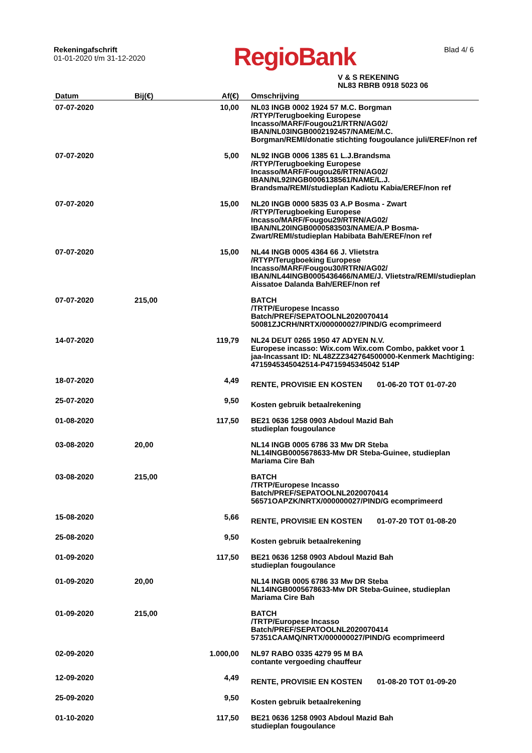Rekeningafschrift
01-01-2020 t/m 31-12-2020
RegioBank
Blad 4/ 6
V & S REKENING
NL83 RBRB 0918 5023 06
| Datum | Bij(€) | Af(€) | Omschrijving |
| --- | --- | --- | --- |
| 07-07-2020 | | 10,00 | NL03 INGB 0002 1924 57 M.C. Borgman /RTYP/Terugboeking Europese Incasso/MARF/Fougou21/RTRN/AG02/ IBAN/NL03INGB0002192457/NAME/M.C. Borgman/REMI/donatie stichting fougoulance juli/EREF/non ref |
| 07-07-2020 | | 5,00 | NL92 INGB 0006 1385 61 L.J.Brandsma /RTYP/Terugboeking Europese Incasso/MARF/Fougou26/RTRN/AG02/ IBAN/NL92INGB0006138561/NAME/L.J. Brandsma/REMI/studieplan Kadiotu Kabia/EREF/non ref |
| 07-07-2020 | | 15,00 | NL20 INGB 0000 5835 03 A.P Bosma - Zwart /RTYP/Terugboeking Europese Incasso/MARF/Fougou29/RTRN/AG02/ IBAN/NL20INGB0000583503/NAME/A.P Bosma-Zwart/REMI/studieplan Habibata Bah/EREF/non ref |
| 07-07-2020 | | 15,00 | NL44 INGB 0005 4364 66 J. Vlietstra /RTYP/Terugboeking Europese Incasso/MARF/Fougou30/RTRN/AG02/ IBAN/NL44INGB0005436466/NAME/J. Vlietstra/REMI/studieplan Aissatoe Dalanda Bah/EREF/non ref |
| 07-07-2020 | 215,00 | | BATCH /TRTP/Europese Incasso Batch/PREF/SEPATOOLNL2020070414 50081ZJCRH/NRTX/000000027/PIND/G ecomprimeerd |
| 14-07-2020 | | 119,79 | NL24 DEUT 0265 1950 47 ADYEN N.V. Europese incasso: Wix.com Wix.com Combo, pakket voor 1 jaa-Incassant ID: NL48ZZZ342764500000-Kenmerk Machtiging: 4715945345042514-P4715945345042 514P |
| 18-07-2020 | | 4,49 | RENTE, PROVISIE EN KOSTEN 01-06-20 TOT 01-07-20 |
| 25-07-2020 | | 9,50 | Kosten gebruik betaalrekening |
| 01-08-2020 | | 117,50 | BE21 0636 1258 0903 Abdoul Mazid Bah studieplan fougoulance |
| 03-08-2020 | 20,00 | | NL14 INGB 0005 6786 33 Mw DR Steba NL14INGB0005678633-Mw DR Steba-Guinee, studieplan Mariama Cire Bah |
| 03-08-2020 | 215,00 | | BATCH /TRTP/Europese Incasso Batch/PREF/SEPATOOLNL2020070414 56571OAPZK/NRTX/000000027/PIND/G ecomprimeerd |
| 15-08-2020 | | 5,66 | RENTE, PROVISIE EN KOSTEN 01-07-20 TOT 01-08-20 |
| 25-08-2020 | | 9,50 | Kosten gebruik betaalrekening |
| 01-09-2020 | | 117,50 | BE21 0636 1258 0903 Abdoul Mazid Bah studieplan fougoulance |
| 01-09-2020 | 20,00 | | NL14 INGB 0005 6786 33 Mw DR Steba NL14INGB0005678633-Mw DR Steba-Guinee, studieplan Mariama Cire Bah |
| 01-09-2020 | 215,00 | | BATCH /TRTP/Europese Incasso Batch/PREF/SEPATOOLNL2020070414 57351CAAMQ/NRTX/000000027/PIND/G ecomprimeerd |
| 02-09-2020 | | 1.000,00 | NL97 RABO 0335 4279 95 M BA contante vergoeding chauffeur |
| 12-09-2020 | | 4,49 | RENTE, PROVISIE EN KOSTEN 01-08-20 TOT 01-09-20 |
| 25-09-2020 | | 9,50 | Kosten gebruik betaalrekening |
| 01-10-2020 | | 117,50 | BE21 0636 1258 0903 Abdoul Mazid Bah studieplan fougoulance |